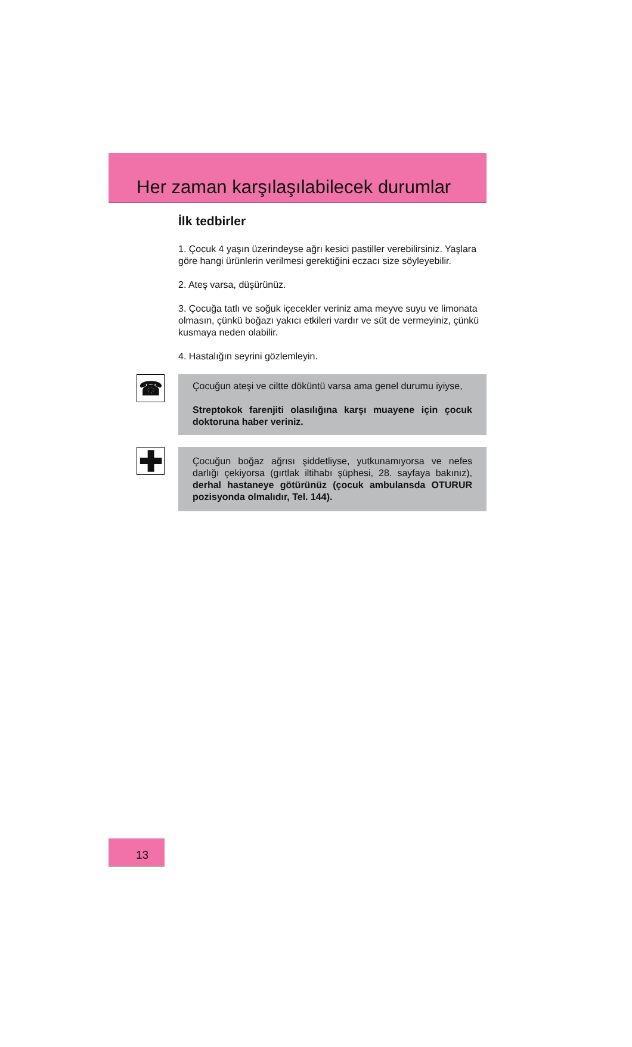Her zaman karşılaşılabilecek durumlar
İlk tedbirler
1. Çocuk 4 yaşın üzerindeyse ağrı kesici pastiller verebilirsiniz. Yaşlara göre hangi ürünlerin verilmesi gerektiğini eczacı size söyleyebilir.
2. Ateş varsa, düşürünüz.
3. Çocuğa tatlı ve soğuk içecekler veriniz ama meyve suyu ve limonata olmasın, çünkü boğazı yakıcı etkileri vardır ve süt de vermeyiniz, çünkü kusmaya neden olabilir.
4. Hastalığın seyrini gözlemleyin.
☎
Çocuğun ateşi ve ciltte döküntü varsa ama genel durumu iyiyse,
Streptokok farenjiti olasılığına karşı muayene için çocuk doktoruna haber veriniz.
✚
Çocuğun boğaz ağrısı şiddetliyse, yutkunamıyorsa ve nefes darlığı çekiyorsa (gırtlak iltihabı şüphesi, 28. sayfaya bakınız), derhal hastaneye götürünüz (çocuk ambulansda OTURUR pozisyonda olmalıdır, Tel. 144).
13